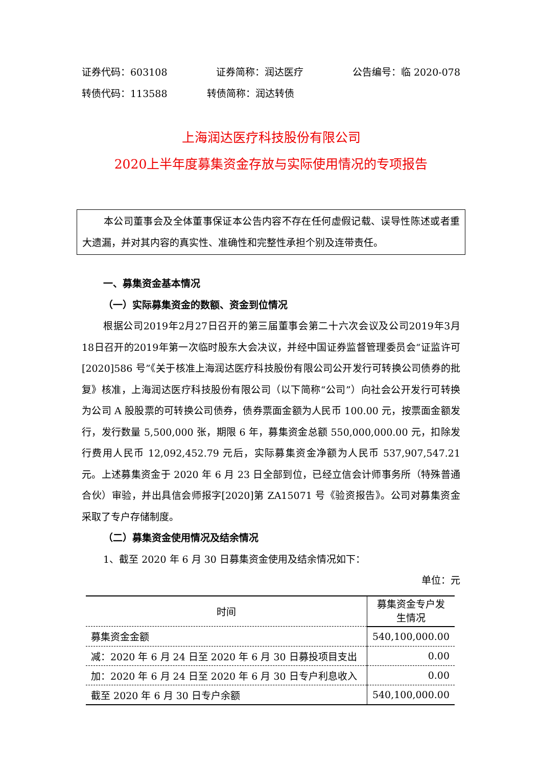证券代码：603108 证券简称：润达医疗 公告编号：临 2020-078
转债代码：113588 转债简称：润达转债
上海润达医疗科技股份有限公司
2020上半年度募集资金存放与实际使用情况的专项报告
本公司董事会及全体董事保证本公告内容不存在任何虚假记载、误导性陈述或者重大遗漏，并对其内容的真实性、准确性和完整性承担个别及连带责任。
一、募集资金基本情况
（一）实际募集资金的数额、资金到位情况
根据公司2019年2月27日召开的第三届董事会第二十六次会议及公司2019年3月18日召开的2019年第一次临时股东大会决议，并经中国证券监督管理委员会“证监许可[2020]586 号”《关于核准上海润达医疗科技股份有限公司公开发行可转换公司债券的批复》核准，上海润达医疗科技股份有限公司（以下简称“公司”）向社会公开发行可转换为公司 A 股股票的可转换公司债券，债券票面金额为人民币 100.00 元，按票面金额发行，发行数量 5,500,000 张，期限 6 年，募集资金总额 550,000,000.00 元，扣除发行费用人民币 12,092,452.79 元后，实际募集资金净额为人民币 537,907,547.21 元。上述募集资金于 2020 年 6 月 23 日全部到位，已经立信会计师事务所（特殊普通合伙）审验，并出具信会师报字[2020]第 ZA15071 号《验资报告》。公司对募集资金采取了专户存储制度。
（二）募集资金使用情况及结余情况
1、截至 2020 年 6 月 30 日募集资金使用及结余情况如下：
单位：元
| 时间 | 募集资金专户发生情况 |
| --- | --- |
| 募集资金金额 | 540,100,000.00 |
| 减：2020 年 6 月 24 日至 2020 年 6 月 30 日募投项目支出 | 0.00 |
| 加：2020 年 6 月 24 日至 2020 年 6 月 30 日专户利息收入 | 0.00 |
| 截至 2020 年 6 月 30 日专户余额 | 540,100,000.00 |